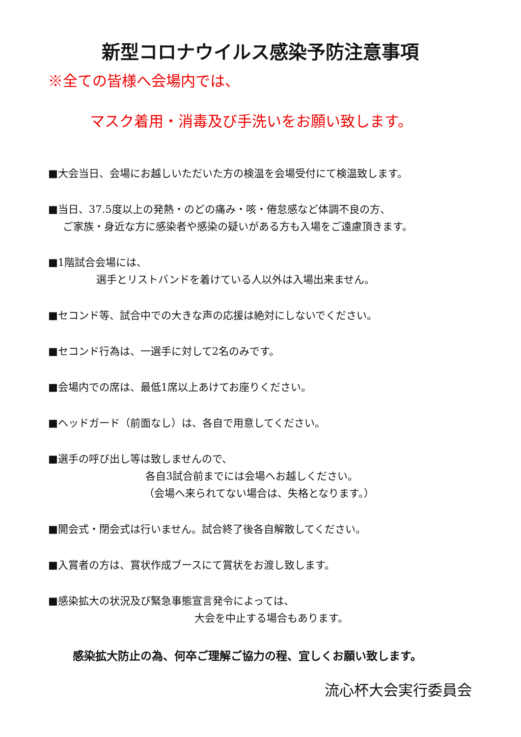新型コロナウイルス感染予防注意事項
※全ての皆様へ会場内では、
マスク着用・消毒及び手洗いをお願い致します。
■大会当日、会場にお越しいただいた方の検温を会場受付にて検温致します。
■当日、37.5度以上の発熱・のどの痛み・咳・倦怠感など体調不良の方、
ご家族・身近な方に感染者や感染の疑いがある方も入場をご遠慮頂きます。
■1階試合会場には、
選手とリストバンドを着けている人以外は入場出来ません。
■セコンド等、試合中での大きな声の応援は絶対にしないでください。
■セコンド行為は、一選手に対して2名のみです。
■会場内での席は、最低1席以上あけてお座りください。
■ヘッドガード（前面なし）は、各自で用意してください。
■選手の呼び出し等は致しませんので、
各自3試合前までには会場へお越しください。
（会場へ来られてない場合は、失格となります。）
■開会式・閉会式は行いません。試合終了後各自解散してください。
■入賞者の方は、賞状作成ブースにて賞状をお渡し致します。
■感染拡大の状況及び緊急事態宣言発令によっては、
大会を中止する場合もあります。
感染拡大防止の為、何卒ご理解ご協力の程、宜しくお願い致します。
流心杯大会実行委員会